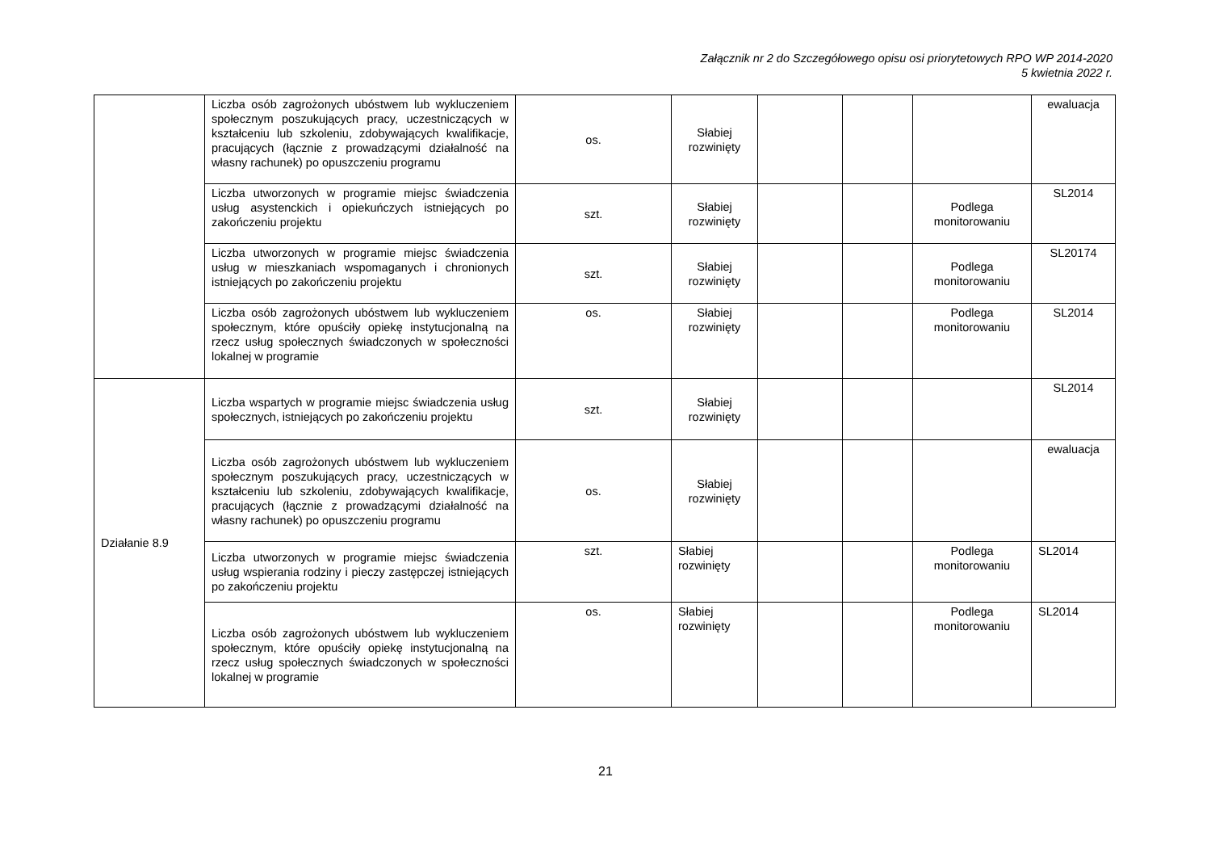Załącznik nr 2 do Szczegółowego opisu osi priorytetowych RPO WP 2014-2020
5 kwietnia 2022 r.
| | Liczba osób zagrożonych ubóstwem lub wykluczeniem społecznym poszukujących pracy, uczestniczących w kształceniu lub szkoleniu, zdobywających kwalifikacje, pracujących (łącznie z prowadzącymi działalność na własny rachunek) po opuszczeniu programu | os. | Słabiej rozwinięty | | | | ewaluacja |
| | Liczba utworzonych w programie miejsc świadczenia usług asystenckich i opiekuńczych istniejących po zakończeniu projektu | szt. | Słabiej rozwinięty | | | Podlega monitorowaniu | SL2014 |
| | Liczba utworzonych w programie miejsc świadczenia usług w mieszkaniach wspomaganych i chronionych istniejących po zakończeniu projektu | szt. | Słabiej rozwinięty | | | Podlega monitorowaniu | SL20174 |
| | Liczba osób zagrożonych ubóstwem lub wykluczeniem społecznym, które opuściły opiekę instytucjonalną na rzecz usług społecznych świadczonych w społeczności lokalnej w programie | os. | Słabiej rozwinięty | | | Podlega monitorowaniu | SL2014 |
| Działanie 8.9 | Liczba wspartych w programie miejsc świadczenia usług społecznych, istniejących po zakończeniu projektu | szt. | Słabiej rozwinięty | | | | SL2014 |
| | Liczba osób zagrożonych ubóstwem lub wykluczeniem społecznym poszukujących pracy, uczestniczących w kształceniu lub szkoleniu, zdobywających kwalifikacje, pracujących (łącznie z prowadzącymi działalność na własny rachunek) po opuszczeniu programu | os. | Słabiej rozwinięty | | | | ewaluacja |
| | Liczba utworzonych w programie miejsc świadczenia usług wspierania rodziny i pieczy zastępczej istniejących po zakończeniu projektu | szt. | Słabiej rozwinięty | | | Podlega monitorowaniu | SL2014 |
| | Liczba osób zagrożonych ubóstwem lub wykluczeniem społecznym, które opuściły opiekę instytucjonalną na rzecz usług społecznych świadczonych w społeczności lokalnej w programie | os. | Słabiej rozwinięty | | | Podlega monitorowaniu | SL2014 |
21